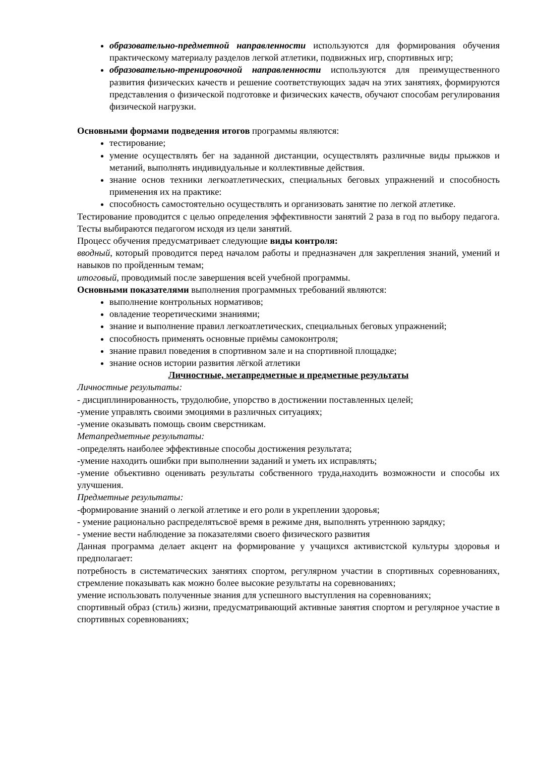образовательно-предметной направленности используются для формирования обучения практическому материалу разделов легкой атлетики, подвижных игр, спортивных игр;
образовательно-тренировочной направленности используются для преимущественного развития физических качеств и решение соответствующих задач на этих занятиях, формируются представления о физической подготовке и физических качеств, обучают способам регулирования физической нагрузки.
Основными формами подведения итогов программы являются:
тестирование;
умение осуществлять бег на заданной дистанции, осуществлять различные виды прыжков и метаний, выполнять индивидуальные и коллективные действия.
знание основ техники легкоатлетических, специальных беговых упражнений и способность применения их на практике:
способность самостоятельно осуществлять и организовать занятие по легкой атлетике.
Тестирование проводится с целью определения эффективности занятий 2 раза в год по выбору педагога. Тесты выбираются педагогом исходя из цели занятий.
Процесс обучения предусматривает следующие виды контроля:
вводный, который проводится перед началом работы и предназначен для закрепления знаний, умений и навыков по пройденным темам;
итоговый, проводимый после завершения всей учебной программы.
Основными показателями выполнения программных требований являются:
выполнение контрольных нормативов;
овладение теоретическими знаниями;
знание и выполнение правил легкоатлетических, специальных беговых упражнений;
способность применять основные приёмы самоконтроля;
знание правил поведения в спортивном зале и на спортивной площадке;
знание основ истории развития лёгкой атлетики
Личностные, метапредметные и предметные результаты
Личностные результаты:
- дисциплинированность, трудолюбие, упорство в достижении поставленных целей;
-умение управлять своими эмоциями в различных ситуациях;
-умение оказывать помощь своим сверстникам.
Метапредметные результаты:
-определять наиболее эффективные способы достижения результата;
-умение находить ошибки при выполнении заданий и уметь их исправлять;
-умение объективно оценивать результаты собственного труда,находить возможности и способы их улучшения.
Предметные результаты:
-формирование знаний о легкой атлетике и его роли в укреплении здоровья;
- умение рационально распределятьсвоё время в режиме дня, выполнять утреннюю зарядку;
- умение вести наблюдение за показателями своего физического развития
Данная программа делает акцент на формирование у учащихся активистской культуры здоровья и предполагает:
потребность в систематических занятиях спортом, регулярном участии в спортивных соревнованиях, стремление показывать как можно более высокие результаты на соревнованиях;
умение использовать полученные знания для успешного выступления на соревнованиях;
спортивный образ (стиль) жизни, предусматривающий активные занятия спортом и регулярное участие в спортивных соревнованиях;